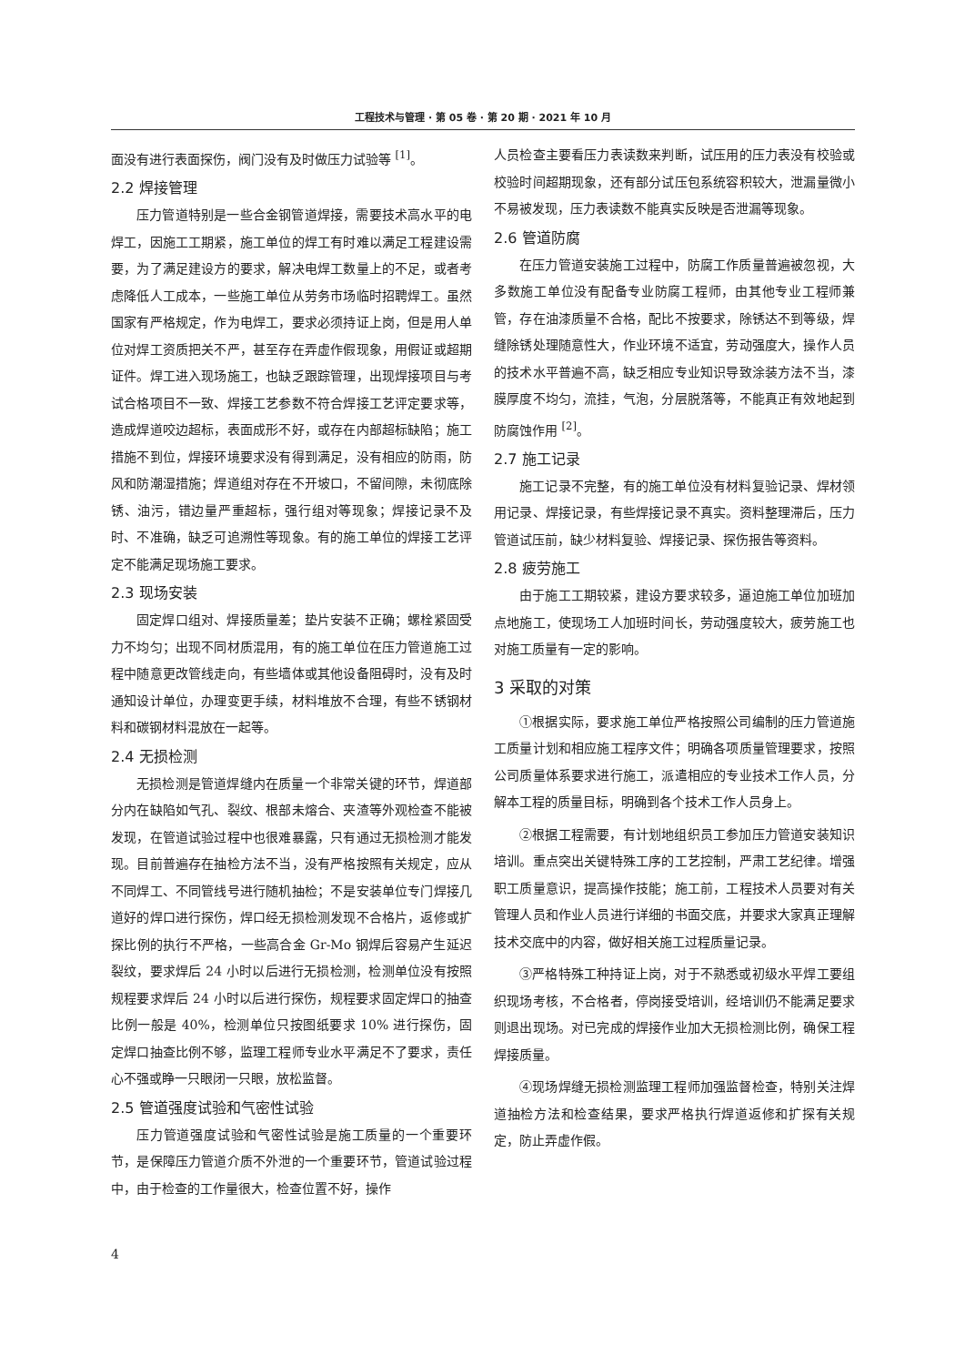工程技术与管理 · 第 05 卷 · 第 20 期 · 2021 年 10 月
面没有进行表面探伤，阀门没有及时做压力试验等 <sup>[1]</sup>。
2.2 焊接管理
压力管道特别是一些合金钢管道焊接，需要技术高水平的电焊工，因施工工期紧，施工单位的焊工有时难以满足工程建设需要，为了满足建设方的要求，解决电焊工数量上的不足，或者考虑降低人工成本，一些施工单位从劳务市场临时招聘焊工。虽然国家有严格规定，作为电焊工，要求必须持证上岗，但是用人单位对焊工资质把关不严，甚至存在弄虚作假现象，用假证或超期证件。焊工进入现场施工，也缺乏跟踪管理，出现焊接项目与考试合格项目不一致、焊接工艺参数不符合焊接工艺评定要求等，造成焊道咬边超标，表面成形不好，或存在内部超标缺陷；施工措施不到位，焊接环境要求没有得到满足，没有相应的防雨，防风和防潮湿措施；焊道组对存在不开坡口，不留间隙，未彻底除锈、油污，错边量严重超标，强行组对等现象；焊接记录不及时、不准确，缺乏可追溯性等现象。有的施工单位的焊接工艺评定不能满足现场施工要求。
2.3 现场安装
固定焊口组对、焊接质量差；垫片安装不正确；螺栓紧固受力不均匀；出现不同材质混用，有的施工单位在压力管道施工过程中随意更改管线走向，有些墙体或其他设备阻碍时，没有及时通知设计单位，办理变更手续，材料堆放不合理，有些不锈钢材料和碳钢材料混放在一起等。
2.4 无损检测
无损检测是管道焊缝内在质量一个非常关键的环节，焊道部分内在缺陷如气孔、裂纹、根部未熔合、夹渣等外观检查不能被发现，在管道试验过程中也很难暴露，只有通过无损检测才能发现。目前普遍存在抽检方法不当，没有严格按照有关规定，应从不同焊工、不同管线号进行随机抽检；不是安装单位专门焊接几道好的焊口进行探伤，焊口经无损检测发现不合格片，返修或扩探比例的执行不严格，一些高合金 Gr-Mo 钢焊后容易产生延迟裂纹，要求焊后 24 小时以后进行无损检测，检测单位没有按照规程要求焊后 24 小时以后进行探伤，规程要求固定焊口的抽查比例一般是 40%，检测单位只按图纸要求 10% 进行探伤，固定焊口抽查比例不够，监理工程师专业水平满足不了要求，责任心不强或睁一只眼闭一只眼，放松监督。
2.5 管道强度试验和气密性试验
压力管道强度试验和气密性试验是施工质量的一个重要环节，是保障压力管道介质不外泄的一个重要环节，管道试验过程中，由于检查的工作量很大，检查位置不好，操作
人员检查主要看压力表读数来判断，试压用的压力表没有校验或校验时间超期现象，还有部分试压包系统容积较大，泄漏量微小不易被发现，压力表读数不能真实反映是否泄漏等现象。
2.6 管道防腐
在压力管道安装施工过程中，防腐工作质量普遍被忽视，大多数施工单位没有配备专业防腐工程师，由其他专业工程师兼管，存在油漆质量不合格，配比不按要求，除锈达不到等级，焊缝除锈处理随意性大，作业环境不适宜，劳动强度大，操作人员的技术水平普遍不高，缺乏相应专业知识导致涂装方法不当，漆膜厚度不均匀，流挂，气泡，分层脱落等，不能真正有效地起到防腐蚀作用 <sup>[2]</sup>。
2.7 施工记录
施工记录不完整，有的施工单位没有材料复验记录、焊材领用记录、焊接记录，有些焊接记录不真实。资料整理滞后，压力管道试压前，缺少材料复验、焊接记录、探伤报告等资料。
2.8 疲劳施工
由于施工工期较紧，建设方要求较多，逼迫施工单位加班加点地施工，使现场工人加班时间长，劳动强度较大，疲劳施工也对施工质量有一定的影响。
3 采取的对策
①根据实际，要求施工单位严格按照公司编制的压力管道施工质量计划和相应施工程序文件；明确各项质量管理要求，按照公司质量体系要求进行施工，派遣相应的专业技术工作人员，分解本工程的质量目标，明确到各个技术工作人员身上。
②根据工程需要，有计划地组织员工参加压力管道安装知识培训。重点突出关键特殊工序的工艺控制，严肃工艺纪律。增强职工质量意识，提高操作技能；施工前，工程技术人员要对有关管理人员和作业人员进行详细的书面交底，并要求大家真正理解技术交底中的内容，做好相关施工过程质量记录。
③严格特殊工种持证上岗，对于不熟悉或初级水平焊工要组织现场考核，不合格者，停岗接受培训，经培训仍不能满足要求则退出现场。对已完成的焊接作业加大无损检测比例，确保工程焊接质量。
④现场焊缝无损检测监理工程师加强监督检查，特别关注焊道抽检方法和检查结果，要求严格执行焊道返修和扩探有关规定，防止弄虚作假。
4